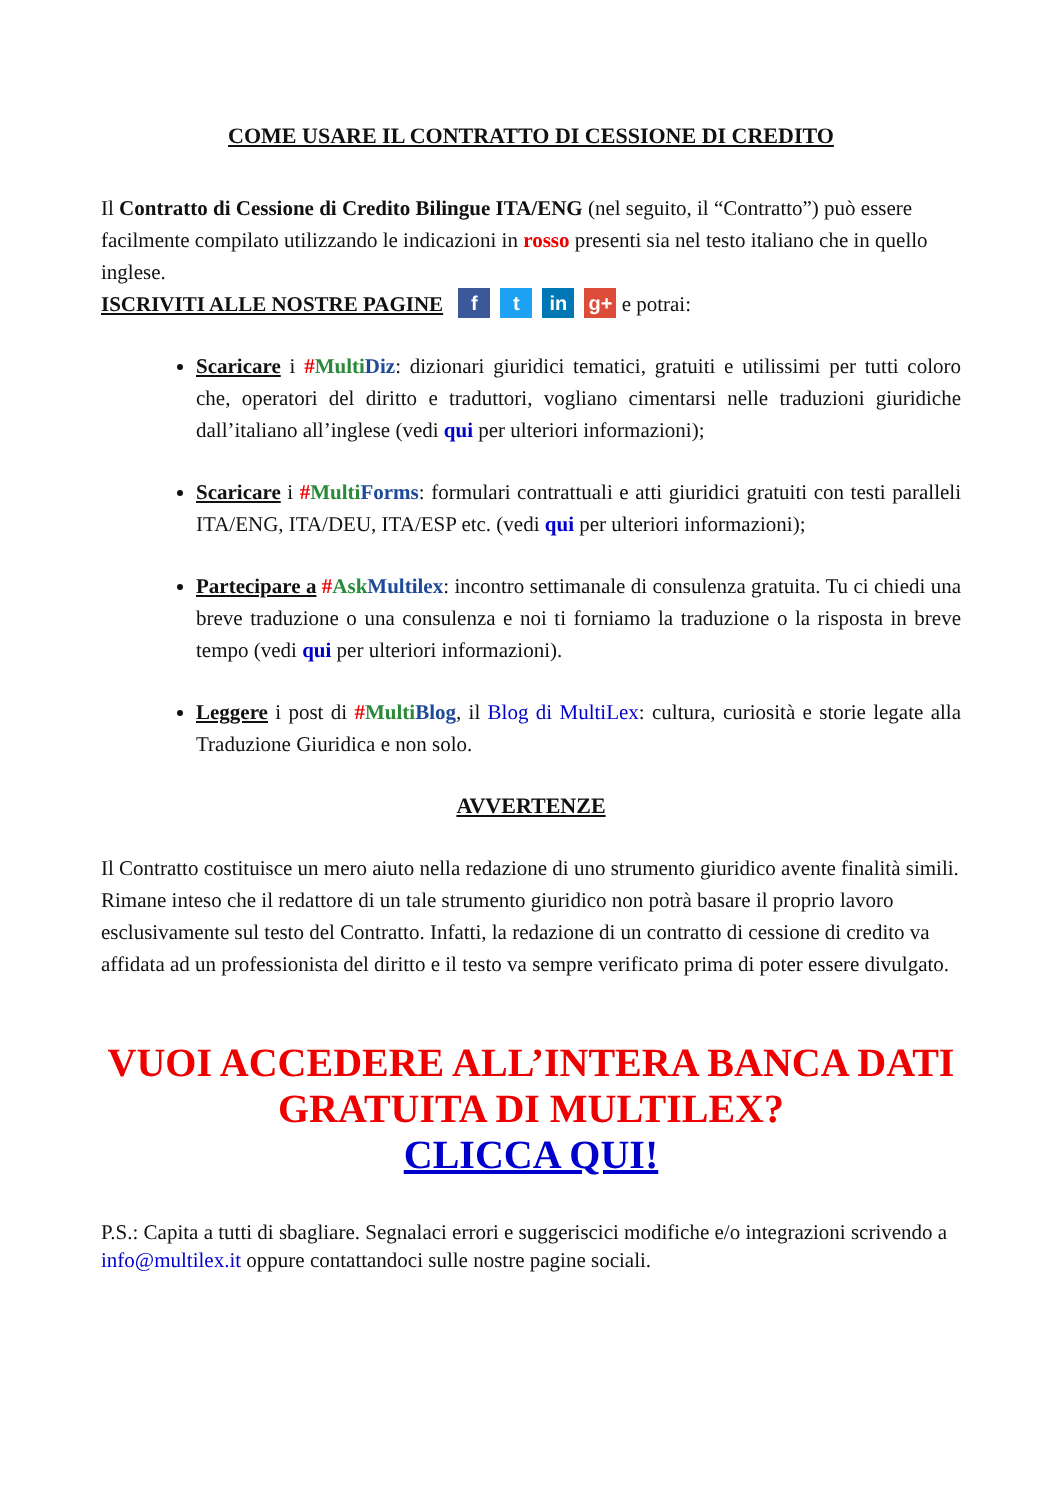COME USARE IL CONTRATTO DI CESSIONE DI CREDITO
Il Contratto di Cessione di Credito Bilingue ITA/ENG (nel seguito, il “Contratto”) può essere facilmente compilato utilizzando le indicazioni in rosso presenti sia nel testo italiano che in quello inglese.
ISCRIVITI ALLE NOSTRE PAGINE f t in g+ e potrai:
Scaricare i #Multi Diz: dizionari giuridici tematici, gratuiti e utilissimi per tutti coloro che, operatori del diritto e traduttori, vogliano cimentarsi nelle traduzioni giuridiche dall’italiano all’inglese (vedi qui per ulteriori informazioni);
Scaricare i #Multi Forms: formulari contrattuali e atti giuridici gratuiti con testi paralleli ITA/ENG, ITA/DEU, ITA/ESP etc. (vedi qui per ulteriori informazioni);
Partecipare a #Ask Multilex: incontro settimanale di consulenza gratuita. Tu ci chiedi una breve traduzione o una consulenza e noi ti forniamo la traduzione o la risposta in breve tempo (vedi qui per ulteriori informazioni).
Leggere i post di #Multi Blog, il Blog di MultiLex: cultura, curiosità e storie legate alla Traduzione Giuridica e non solo.
AVVERTENZE
Il Contratto costituisce un mero aiuto nella redazione di uno strumento giuridico avente finalità simili. Rimane inteso che il redattore di un tale strumento giuridico non potrà basare il proprio lavoro esclusivamente sul testo del Contratto. Infatti, la redazione di un contratto di cessione di credito va affidata ad un professionista del diritto e il testo va sempre verificato prima di poter essere divulgato.
VUOI ACCEDERE ALL’INTERA BANCA DATI GRATUITA DI MULTILEX?
CLICCA QUI!
P.S.: Capita a tutti di sbagliare. Segnalaci errori e suggeriscici modifiche e/o integrazioni scrivendo a info@multilex.it oppure contattandoci sulle nostre pagine sociali.